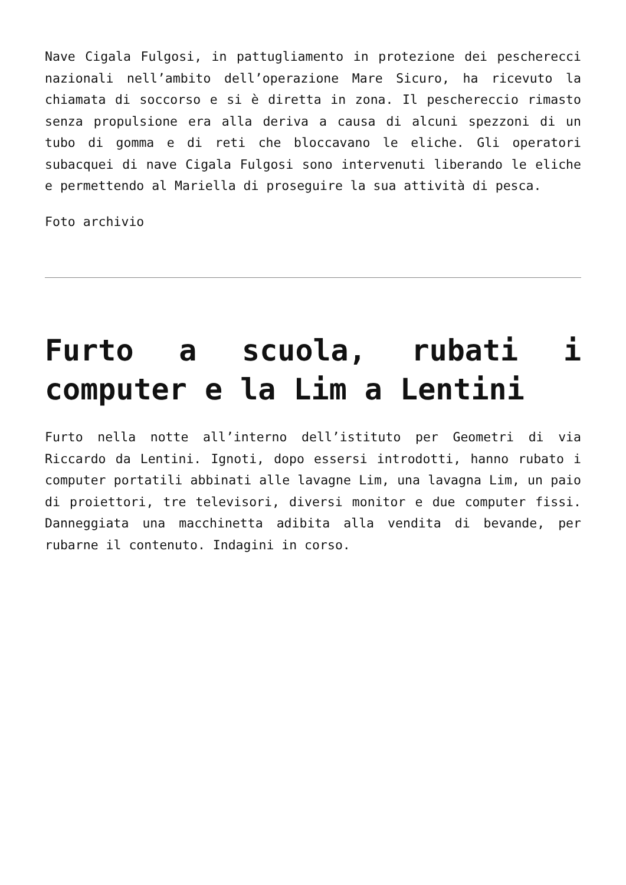Nave Cigala Fulgosi, in pattugliamento in protezione dei pescherecci nazionali nell’ambito dell’operazione Mare Sicuro, ha ricevuto la chiamata di soccorso e si è diretta in zona. Il peschereccio rimasto senza propulsione era alla deriva a causa di alcuni spezzoni di un tubo di gomma e di reti che bloccavano le eliche. Gli operatori subacquei di nave Cigala Fulgosi sono intervenuti liberando le eliche e permettendo al Mariella di proseguire la sua attività di pesca.
Foto archivio
Furto a scuola, rubati i computer e la Lim a Lentini
Furto nella notte all’interno dell’istituto per Geometri di via Riccardo da Lentini. Ignoti, dopo essersi introdotti, hanno rubato i computer portatili abbinati alle lavagne Lim, una lavagna Lim, un paio di proiettori, tre televisori, diversi monitor e due computer fissi. Danneggiata una macchinetta adibita alla vendita di bevande, per rubarne il contenuto. Indagini in corso.